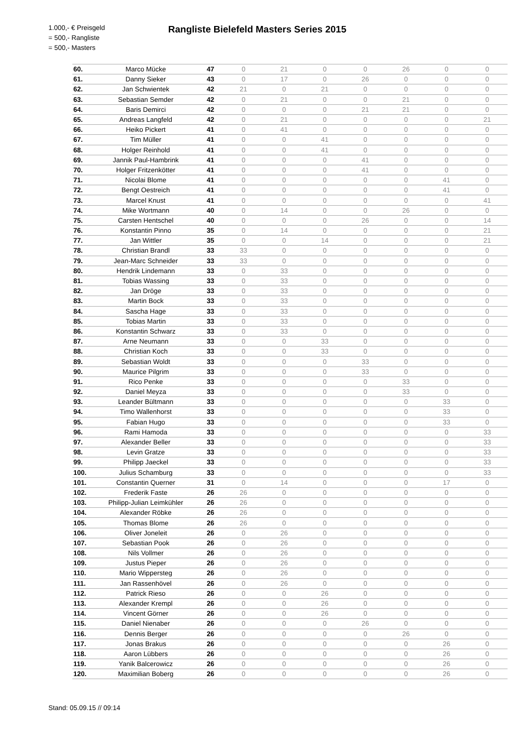1.000,- € Preisgeld
= 500,- Rangliste
= 500,- Masters
Rangliste Bielefeld Masters Series 2015
| 60. | Marco Mücke | 47 | 0 | 21 | 0 | 0 | 26 | 0 | 0 |
| 61. | Danny Sieker | 43 | 0 | 17 | 0 | 26 | 0 | 0 | 0 |
| 62. | Jan Schwientek | 42 | 21 | 0 | 21 | 0 | 0 | 0 | 0 |
| 63. | Sebastian Semder | 42 | 0 | 21 | 0 | 0 | 21 | 0 | 0 |
| 64. | Baris Demirci | 42 | 0 | 0 | 0 | 21 | 21 | 0 | 0 |
| 65. | Andreas Langfeld | 42 | 0 | 21 | 0 | 0 | 0 | 0 | 21 |
| 66. | Heiko Pickert | 41 | 0 | 41 | 0 | 0 | 0 | 0 | 0 |
| 67. | Tim Müller | 41 | 0 | 0 | 41 | 0 | 0 | 0 | 0 |
| 68. | Holger Reinhold | 41 | 0 | 0 | 41 | 0 | 0 | 0 | 0 |
| 69. | Jannik Paul-Hambrink | 41 | 0 | 0 | 0 | 41 | 0 | 0 | 0 |
| 70. | Holger Fritzenkötter | 41 | 0 | 0 | 0 | 41 | 0 | 0 | 0 |
| 71. | Nicolai Blome | 41 | 0 | 0 | 0 | 0 | 0 | 41 | 0 |
| 72. | Bengt Oestreich | 41 | 0 | 0 | 0 | 0 | 0 | 41 | 0 |
| 73. | Marcel Knust | 41 | 0 | 0 | 0 | 0 | 0 | 0 | 41 |
| 74. | Mike Wortmann | 40 | 0 | 14 | 0 | 0 | 26 | 0 | 0 |
| 75. | Carsten Hentschel | 40 | 0 | 0 | 0 | 26 | 0 | 0 | 14 |
| 76. | Konstantin Pinno | 35 | 0 | 14 | 0 | 0 | 0 | 0 | 21 |
| 77. | Jan Wittler | 35 | 0 | 0 | 14 | 0 | 0 | 0 | 21 |
| 78. | Christian Brandl | 33 | 33 | 0 | 0 | 0 | 0 | 0 | 0 |
| 79. | Jean-Marc Schneider | 33 | 33 | 0 | 0 | 0 | 0 | 0 | 0 |
| 80. | Hendrik Lindemann | 33 | 0 | 33 | 0 | 0 | 0 | 0 | 0 |
| 81. | Tobias Wassing | 33 | 0 | 33 | 0 | 0 | 0 | 0 | 0 |
| 82. | Jan Dröge | 33 | 0 | 33 | 0 | 0 | 0 | 0 | 0 |
| 83. | Martin Bock | 33 | 0 | 33 | 0 | 0 | 0 | 0 | 0 |
| 84. | Sascha Hage | 33 | 0 | 33 | 0 | 0 | 0 | 0 | 0 |
| 85. | Tobias Martin | 33 | 0 | 33 | 0 | 0 | 0 | 0 | 0 |
| 86. | Konstantin Schwarz | 33 | 0 | 33 | 0 | 0 | 0 | 0 | 0 |
| 87. | Arne Neumann | 33 | 0 | 0 | 33 | 0 | 0 | 0 | 0 |
| 88. | Christian Koch | 33 | 0 | 0 | 33 | 0 | 0 | 0 | 0 |
| 89. | Sebastian Woldt | 33 | 0 | 0 | 0 | 33 | 0 | 0 | 0 |
| 90. | Maurice Pilgrim | 33 | 0 | 0 | 0 | 33 | 0 | 0 | 0 |
| 91. | Rico Penke | 33 | 0 | 0 | 0 | 0 | 33 | 0 | 0 |
| 92. | Daniel Meyza | 33 | 0 | 0 | 0 | 0 | 33 | 0 | 0 |
| 93. | Leander Bültmann | 33 | 0 | 0 | 0 | 0 | 0 | 33 | 0 |
| 94. | Timo Wallenhorst | 33 | 0 | 0 | 0 | 0 | 0 | 33 | 0 |
| 95. | Fabian Hugo | 33 | 0 | 0 | 0 | 0 | 0 | 33 | 0 |
| 96. | Rami Hamoda | 33 | 0 | 0 | 0 | 0 | 0 | 0 | 33 |
| 97. | Alexander Beller | 33 | 0 | 0 | 0 | 0 | 0 | 0 | 33 |
| 98. | Levin Gratze | 33 | 0 | 0 | 0 | 0 | 0 | 0 | 33 |
| 99. | Philipp Jaeckel | 33 | 0 | 0 | 0 | 0 | 0 | 0 | 33 |
| 100. | Julius Schamburg | 33 | 0 | 0 | 0 | 0 | 0 | 0 | 33 |
| 101. | Constantin Querner | 31 | 0 | 14 | 0 | 0 | 0 | 17 | 0 |
| 102. | Frederik Faste | 26 | 26 | 0 | 0 | 0 | 0 | 0 | 0 |
| 103. | Philipp-Julian Leimkühler | 26 | 26 | 0 | 0 | 0 | 0 | 0 | 0 |
| 104. | Alexander Röbke | 26 | 26 | 0 | 0 | 0 | 0 | 0 | 0 |
| 105. | Thomas Blome | 26 | 26 | 0 | 0 | 0 | 0 | 0 | 0 |
| 106. | Oliver Joneleit | 26 | 0 | 26 | 0 | 0 | 0 | 0 | 0 |
| 107. | Sebastian Pook | 26 | 0 | 26 | 0 | 0 | 0 | 0 | 0 |
| 108. | Nils Vollmer | 26 | 0 | 26 | 0 | 0 | 0 | 0 | 0 |
| 109. | Justus Pieper | 26 | 0 | 26 | 0 | 0 | 0 | 0 | 0 |
| 110. | Mario Wippersteg | 26 | 0 | 26 | 0 | 0 | 0 | 0 | 0 |
| 111. | Jan Rassenhövel | 26 | 0 | 26 | 0 | 0 | 0 | 0 | 0 |
| 112. | Patrick Rieso | 26 | 0 | 0 | 26 | 0 | 0 | 0 | 0 |
| 113. | Alexander Krempl | 26 | 0 | 0 | 26 | 0 | 0 | 0 | 0 |
| 114. | Vincent Görner | 26 | 0 | 0 | 26 | 0 | 0 | 0 | 0 |
| 115. | Daniel Nienaber | 26 | 0 | 0 | 0 | 26 | 0 | 0 | 0 |
| 116. | Dennis Berger | 26 | 0 | 0 | 0 | 0 | 26 | 0 | 0 |
| 117. | Jonas Brakus | 26 | 0 | 0 | 0 | 0 | 0 | 26 | 0 |
| 118. | Aaron Lübbers | 26 | 0 | 0 | 0 | 0 | 0 | 26 | 0 |
| 119. | Yanik Balcerowicz | 26 | 0 | 0 | 0 | 0 | 0 | 26 | 0 |
| 120. | Maximilian Boberg | 26 | 0 | 0 | 0 | 0 | 0 | 26 | 0 |
Stand: 05.09.15 // 09:14